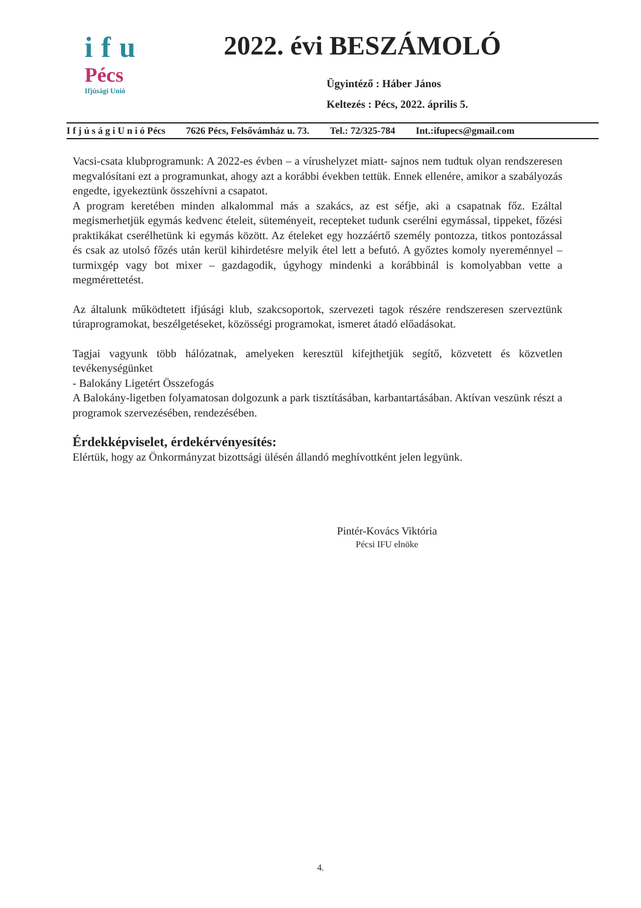ifu
Pécs
Ifjúsági Unió
2022. évi BESZÁMOLÓ
Ügyintéző : Háber János
Keltezés : Pécs, 2022. április 5.
I f j ú s á g i U n i ó Pécs 7626 Pécs, Felsővámház u. 73. Tel.: 72/325-784 Int.:ifupecs@gmail.com
Vacsi-csata klubprogramunk: A 2022-es évben – a vírushelyzet miatt- sajnos nem tudtuk olyan rendszeresen megvalósítani ezt a programunkat, ahogy azt a korábbi években tettük. Ennek ellenére, amikor a szabályozás engedte, igyekeztünk összehívni a csapatot.
A program keretében minden alkalommal más a szakács, az est séfje, aki a csapatnak főz. Ezáltal megismerhetjük egymás kedvenc ételeit, süteményeit, recepteket tudunk cserélni egymással, tippeket, főzési praktikákat cserélhetünk ki egymás között. Az ételeket egy hozzáértő személy pontozza, titkos pontozással és csak az utolsó főzés után kerül kihirdetésre melyik étel lett a befutó. A győztes komoly nyereménnyel – turmixgép vagy bot mixer – gazdagodik, úgyhogy mindenki a korábbinál is komolyabban vette a megmérettetést.
Az általunk működtetett ifjúsági klub, szakcsoportok, szervezeti tagok részére rendszeresen szerveztünk túraprogramokat, beszélgetéseket, közösségi programokat, ismeret átadó előadásokat.
Tagjai vagyunk több hálózatnak, amelyeken keresztül kifejthetjük segítő, közvetett és közvetlen tevékenységünket
- Balokány Ligetért Összefogás
A Balokány-ligetben folyamatosan dolgozunk a park tisztításában, karbantartásában. Aktívan veszünk részt a programok szervezésében, rendezésében.
Érdekképviselet, érdekérvényesítés:
Elértük, hogy az Önkormányzat bizottsági ülésén állandó meghívottként jelen legyünk.
Pintér-Kovács Viktória
Pécsi IFU elnöke
4.